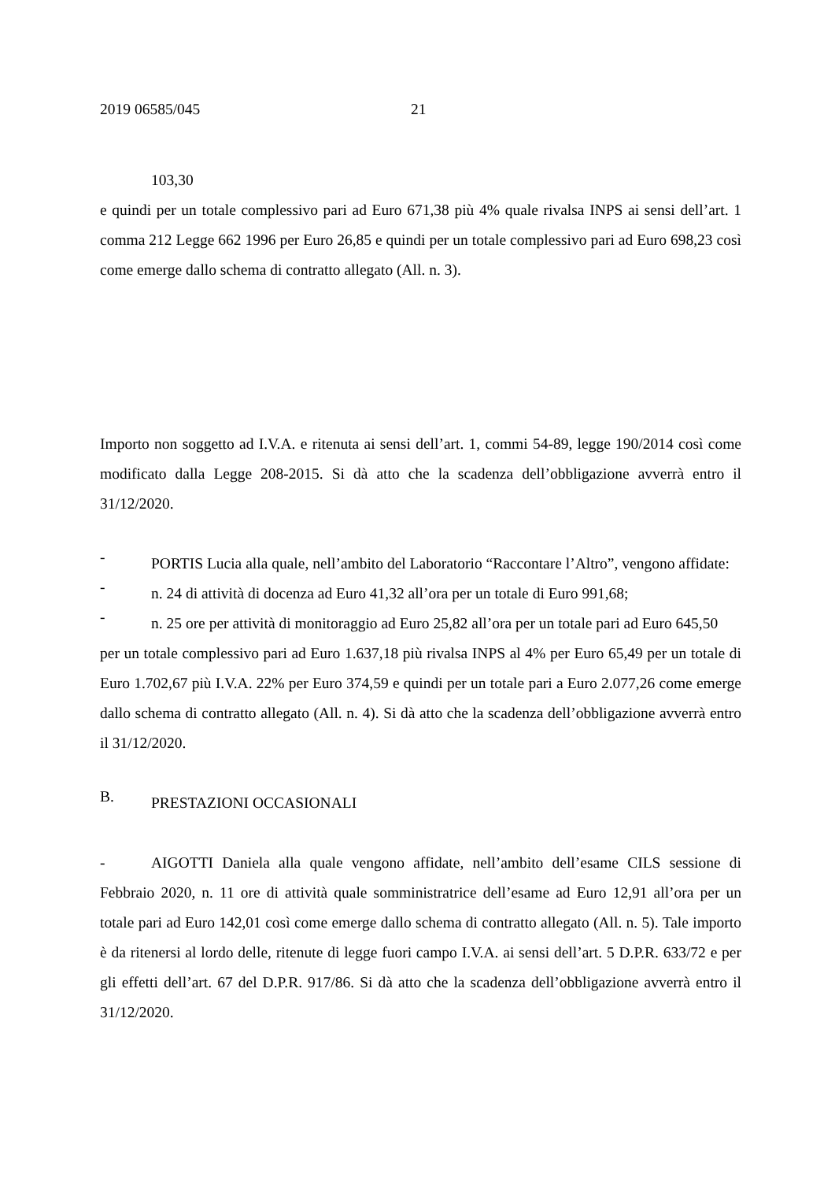2019 06585/045 21
103,30
e quindi per un totale complessivo pari ad Euro 671,38 più 4% quale rivalsa INPS ai sensi dell’art. 1 comma 212 Legge 662 1996 per Euro 26,85 e quindi per un totale complessivo pari ad Euro 698,23 così come emerge dallo schema di contratto allegato (All. n. 3).
Importo non soggetto ad I.V.A. e ritenuta ai sensi dell’art. 1, commi 54-89, legge 190/2014 così come modificato dalla Legge 208-2015. Si dà atto che la scadenza dell’obbligazione avverrà entro il 31/12/2020.
-
PORTIS Lucia alla quale, nell’ambito del Laboratorio “Raccontare l’Altro”, vengono affidate:
-
n. 24 di attività di docenza ad Euro 41,32 all’ora per un totale di Euro 991,68;
-
n. 25 ore per attività di monitoraggio ad Euro 25,82 all’ora per un totale pari ad Euro 645,50
per un totale complessivo pari ad Euro 1.637,18 più rivalsa INPS al 4% per Euro 65,49 per un totale di Euro 1.702,67 più I.V.A. 22% per Euro 374,59 e quindi per un totale pari a Euro 2.077,26 come emerge dallo schema di contratto allegato (All. n. 4). Si dà atto che la scadenza dell’obbligazione avverrà entro il 31/12/2020.
B.
PRESTAZIONI OCCASIONALI
- AIGOTTI Daniela alla quale vengono affidate, nell’ambito dell’esame CILS sessione di Febbraio 2020, n. 11 ore di attività quale somministratrice dell’esame ad Euro 12,91 all’ora per un totale pari ad Euro 142,01 così come emerge dallo schema di contratto allegato (All. n. 5). Tale importo è da ritenersi al lordo delle, ritenute di legge fuori campo I.V.A. ai sensi dell’art. 5 D.P.R. 633/72 e per gli effetti dell’art. 67 del D.P.R. 917/86. Si dà atto che la scadenza dell’obbligazione avverrà entro il 31/12/2020.